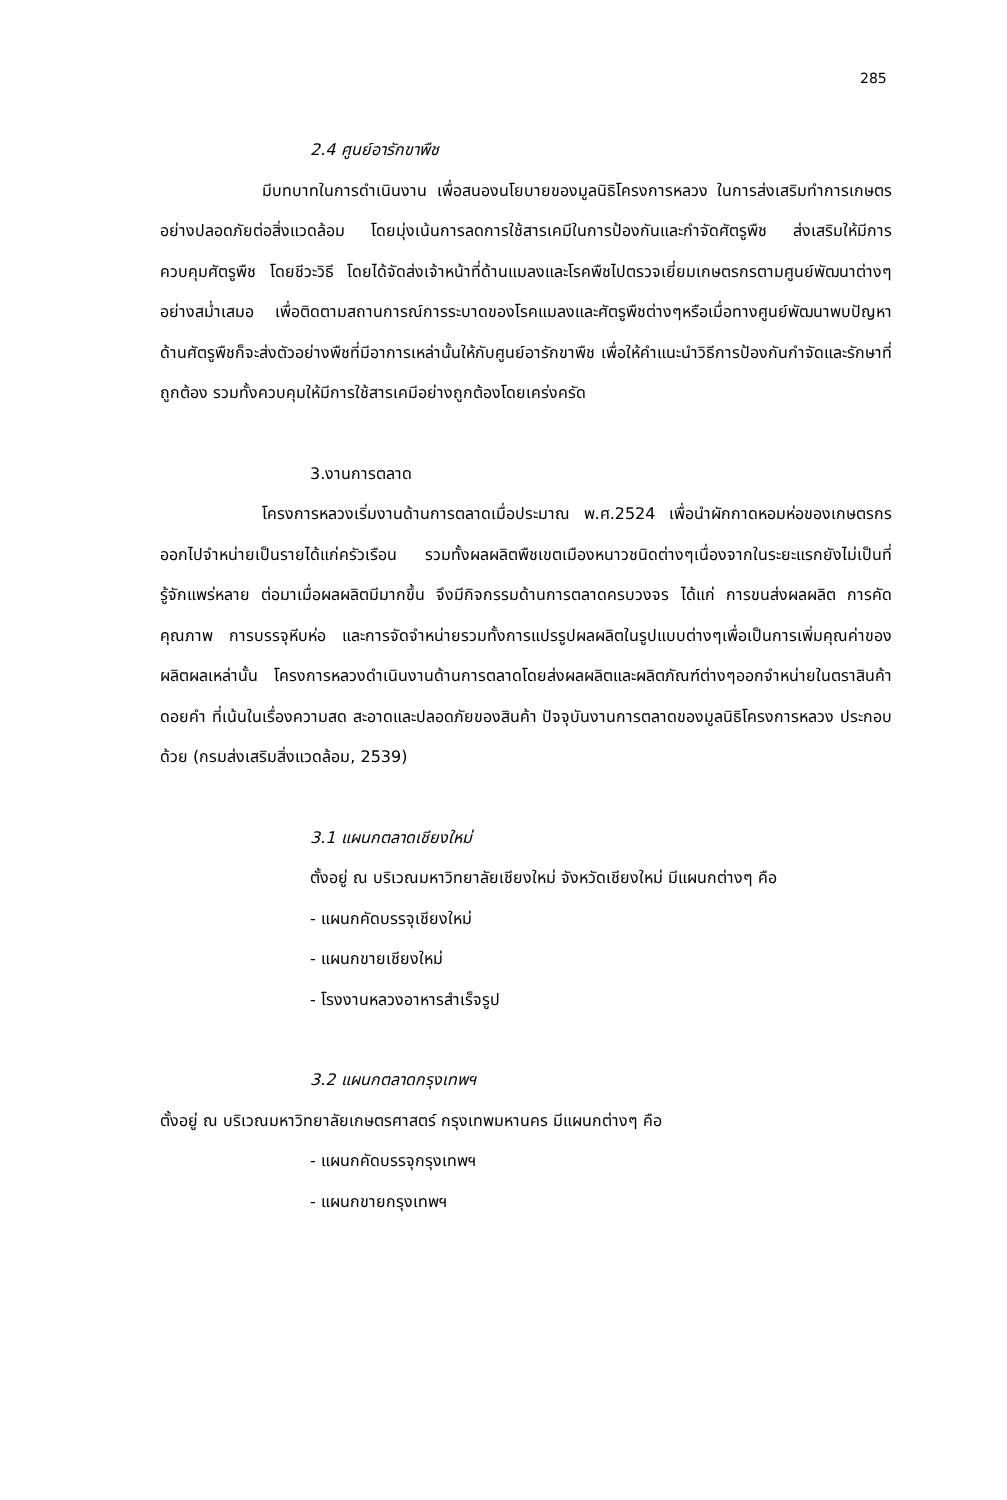285
2.4 ศูนย์อารักขาพืช
มีบทบาทในการดำเนินงาน เพื่อสนองนโยบายของมูลนิธิโครงการหลวง ในการส่งเสริมทำการเกษตรอย่างปลอดภัยต่อสิ่งแวดล้อม โดยมุ่งเน้นการลดการใช้สารเคมีในการป้องกันและกำจัดศัตรูพืช ส่งเสริมให้มีการควบคุมศัตรูพืช โดยชีวะวิธี โดยได้จัดส่งเจ้าหน้าที่ด้านแมลงและโรคพืชไปตรวจเยี่ยมเกษตรกรตามศูนย์พัฒนาต่างๆอย่างสม่ำเสมอ เพื่อติดตามสถานการณ์การระบาดของโรคแมลงและศัตรูพืชต่างๆหรือเมื่อทางศูนย์พัฒนาพบปัญหาด้านศัตรูพืชก็จะส่งตัวอย่างพืชที่มีอาการเหล่านั้นให้กับศูนย์อารักขาพืช เพื่อให้คำแนะนำวิธีการป้องกันกำจัดและรักษาที่ถูกต้อง รวมทั้งควบคุมให้มีการใช้สารเคมีอย่างถูกต้องโดยเคร่งครัด
3.งานการตลาด
โครงการหลวงเริ่มงานด้านการตลาดเมื่อประมาณ พ.ศ.2524 เพื่อนำผักกาดหอมห่อของเกษตรกรออกไปจำหน่ายเป็นรายได้แก่ครัวเรือน รวมทั้งผลผลิตพืชเขตเมืองหนาวชนิดต่างๆเนื่องจากในระยะแรกยังไม่เป็นที่รู้จักแพร่หลาย ต่อมาเมื่อผลผลิตมีมากขึ้น จึงมีกิจกรรมด้านการตลาดครบวงจร ได้แก่ การขนส่งผลผลิต การคัดคุณภาพ การบรรจุหีบห่อ และการจัดจำหน่ายรวมทั้งการแปรรูปผลผลิตในรูปแบบต่างๆเพื่อเป็นการเพิ่มคุณค่าของผลิตผลเหล่านั้น โครงการหลวงดำเนินงานด้านการตลาดโดยส่งผลผลิตและผลิตภัณฑ์ต่างๆออกจำหน่ายในตราสินค้า ดอยคำ ที่เน้นในเรื่องความสด สะอาดและปลอดภัยของสินค้า ปัจจุบันงานการตลาดของมูลนิธิโครงการหลวง ประกอบด้วย (กรมส่งเสริมสิ่งแวดล้อม, 2539)
3.1 แผนกตลาดเชียงใหม่
ตั้งอยู่ ณ บริเวณมหาวิทยาลัยเชียงใหม่ จังหวัดเชียงใหม่ มีแผนกต่างๆ คือ
- แผนกคัดบรรจุเชียงใหม่
- แผนกขายเชียงใหม่
- โรงงานหลวงอาหารสำเร็จรูป
3.2 แผนกตลาดกรุงเทพฯ
ตั้งอยู่ ณ บริเวณมหาวิทยาลัยเกษตรศาสตร์ กรุงเทพมหานคร มีแผนกต่างๆ คือ
- แผนกคัดบรรจุกรุงเทพฯ
- แผนกขายกรุงเทพฯ